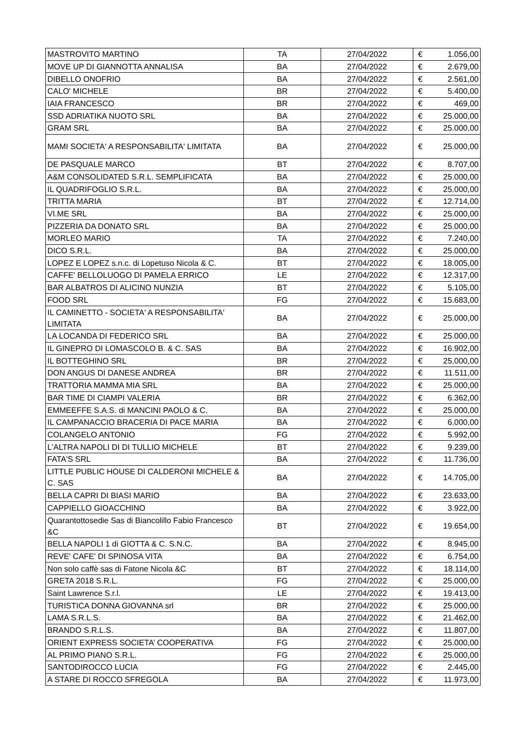| MASTROVITO MARTINO | TA | 27/04/2022 | € | 1.056,00 |
| MOVE UP DI GIANNOTTA ANNALISA | BA | 27/04/2022 | € | 2.679,00 |
| DIBELLO ONOFRIO | BA | 27/04/2022 | € | 2.561,00 |
| CALO' MICHELE | BR | 27/04/2022 | € | 5.400,00 |
| IAIA FRANCESCO | BR | 27/04/2022 | € | 469,00 |
| SSD ADRIATIKA NUOTO SRL | BA | 27/04/2022 | € | 25.000,00 |
| GRAM SRL | BA | 27/04/2022 | € | 25.000,00 |
| MAMI SOCIETA' A RESPONSABILITA' LIMITATA | BA | 27/04/2022 | € | 25.000,00 |
| DE PASQUALE MARCO | BT | 27/04/2022 | € | 8.707,00 |
| A&M CONSOLIDATED S.R.L. SEMPLIFICATA | BA | 27/04/2022 | € | 25.000,00 |
| IL QUADRIFOGLIO S.R.L. | BA | 27/04/2022 | € | 25.000,00 |
| TRITTA MARIA | BT | 27/04/2022 | € | 12.714,00 |
| VI.ME SRL | BA | 27/04/2022 | € | 25.000,00 |
| PIZZERIA DA DONATO SRL | BA | 27/04/2022 | € | 25.000,00 |
| MORLEO MARIO | TA | 27/04/2022 | € | 7.240,00 |
| DICO S.R.L. | BA | 27/04/2022 | € | 25.000,00 |
| LOPEZ E LOPEZ s.n.c. di Lopetuso Nicola & C. | BT | 27/04/2022 | € | 18.005,00 |
| CAFFE' BELLOLUOGO DI PAMELA ERRICO | LE | 27/04/2022 | € | 12.317,00 |
| BAR ALBATROS DI ALICINO NUNZIA | BT | 27/04/2022 | € | 5.105,00 |
| FOOD SRL | FG | 27/04/2022 | € | 15.683,00 |
| IL CAMINETTO - SOCIETA' A RESPONSABILITA' LIMITATA | BA | 27/04/2022 | € | 25.000,00 |
| LA LOCANDA DI FEDERICO SRL | BA | 27/04/2022 | € | 25.000,00 |
| IL GINEPRO DI LOMASCOLO B. & C. SAS | BA | 27/04/2022 | € | 16.902,00 |
| IL BOTTEGHINO SRL | BR | 27/04/2022 | € | 25.000,00 |
| DON ANGUS DI DANESE ANDREA | BR | 27/04/2022 | € | 11.511,00 |
| TRATTORIA MAMMA MIA SRL | BA | 27/04/2022 | € | 25.000,00 |
| BAR TIME DI CIAMPI VALERIA | BR | 27/04/2022 | € | 6.362,00 |
| EMMEEFFE S.A.S. di MANCINI PAOLO & C. | BA | 27/04/2022 | € | 25.000,00 |
| IL CAMPANACCIO BRACERIA DI PACE MARIA | BA | 27/04/2022 | € | 6.000,00 |
| COLANGELO ANTONIO | FG | 27/04/2022 | € | 5.992,00 |
| L'ALTRA NAPOLI DI DI TULLIO MICHELE | BT | 27/04/2022 | € | 9.239,00 |
| FATA'S SRL | BA | 27/04/2022 | € | 11.736,00 |
| LITTLE PUBLIC HOUSE DI CALDERONI MICHELE & C. SAS | BA | 27/04/2022 | € | 14.705,00 |
| BELLA CAPRI DI BIASI MARIO | BA | 27/04/2022 | € | 23.633,00 |
| CAPPIELLO GIOACCHINO | BA | 27/04/2022 | € | 3.922,00 |
| Quarantottosedie Sas di Biancolillo Fabio Francesco &C | BT | 27/04/2022 | € | 19.654,00 |
| BELLA NAPOLI 1 di GIOTTA & C. S.N.C. | BA | 27/04/2022 | € | 8.945,00 |
| REVE' CAFE' DI SPINOSA VITA | BA | 27/04/2022 | € | 6.754,00 |
| Non solo caffè sas di Fatone Nicola &C | BT | 27/04/2022 | € | 18.114,00 |
| GRETA 2018 S.R.L. | FG | 27/04/2022 | € | 25.000,00 |
| Saint Lawrence S.r.l. | LE | 27/04/2022 | € | 19.413,00 |
| TURISTICA DONNA GIOVANNA srl | BR | 27/04/2022 | € | 25.000,00 |
| LAMA S.R.L.S. | BA | 27/04/2022 | € | 21.462,00 |
| BRANDO S.R.L.S. | BA | 27/04/2022 | € | 11.807,00 |
| ORIENT EXPRESS SOCIETA’ COOPERATIVA | FG | 27/04/2022 | € | 25.000,00 |
| AL PRIMO PIANO S.R.L. | FG | 27/04/2022 | € | 25.000,00 |
| SANTODIROCCO LUCIA | FG | 27/04/2022 | € | 2.445,00 |
| A STARE DI ROCCO SFREGOLA | BA | 27/04/2022 | € | 11.973,00 |